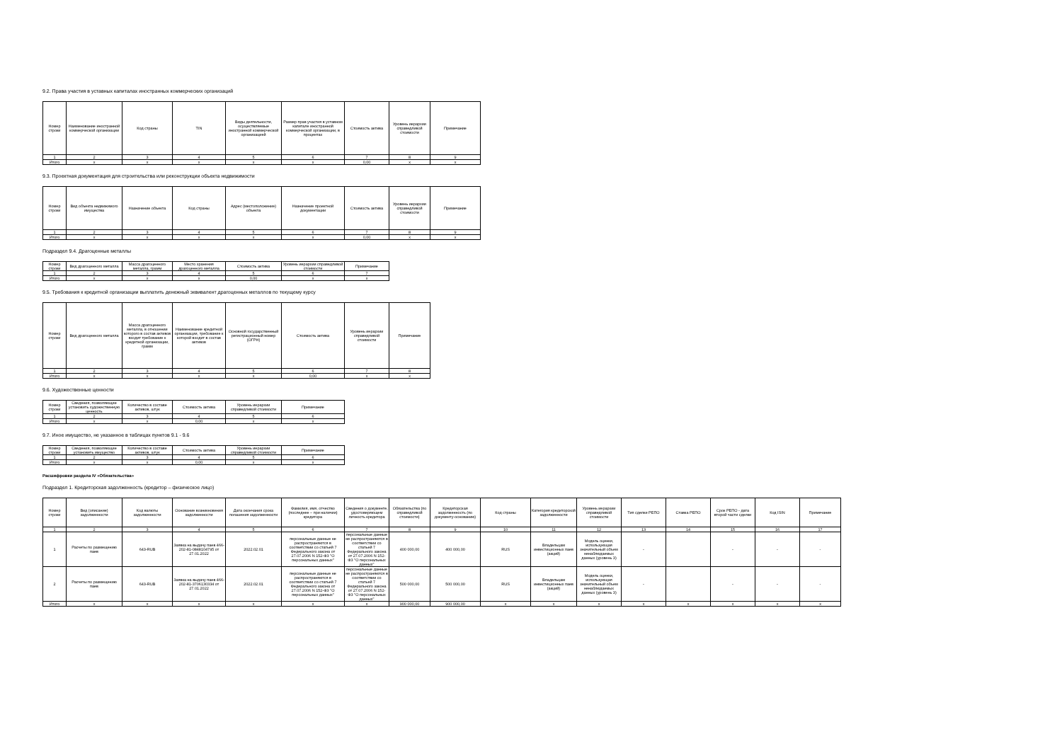9.2. Права участия в уставных капиталах иностранных коммерческих организаций
| Номер строки | Наименование иностранной коммерческой организации | Код страны | TIN | Виды деятельности, осуществляемые иностранной коммерческой организацией | Размер прав участия в уставном капитале иностранной коммерческой организации, в процентах | Стоимость актива | Уровень иерархии справедливой стоимости | Примечание |
| --- | --- | --- | --- | --- | --- | --- | --- | --- |
| 1 | 2 | 3 | 4 | 5 | 6 | 7 | 8 | 9 |
| Итого | x | x | x | x | x | 0,00 | x | x |
9.3. Проектная документация для строительства или реконструкции объекта недвижимости
| Номер строки | Вид объекта недвижимого имущества | Назначение объекта | Код страны | Адрес (местоположение) объекта | Назначение проектной документации | Стоимость актива | Уровень иерархии справедливой стоимости | Примечание |
| --- | --- | --- | --- | --- | --- | --- | --- | --- |
| 1 | 2 | 3 | 4 | 5 | 6 | 7 | 8 | 9 |
| Итого | x | x | x | x | x | 0,00 | x | x |
Подраздел 9.4. Драгоценные металлы
| Номер строки | Вид драгоценного металла | Масса драгоценного металла, грамм | Место хранения драгоценного металла | Стоимость актива | Уровень иерархии справедливой стоимости | Примечание |
| --- | --- | --- | --- | --- | --- | --- |
| 1 | 2 | 3 | 4 | 5 | 6 | 7 |
| Итого | x | x | x | 0,00 | x | x |
9.5. Требования к кредитной организации выплатить денежный эквивалент драгоценных металлов по текущему курсу
| Номер строки | Вид драгоценного металла | Масса драгоценного металла, в отношении которого в состав активов входит требование к кредитной организации, грамм | Наименование кредитной организации, требование к которой входит в состав активов | Основной государственный регистрационный номер (ОГРН) | Стоимость актива | Уровень иерархии справедливой стоимости | Примечание |
| --- | --- | --- | --- | --- | --- | --- | --- |
| 1 | 2 | 3 | 4 | 5 | 6 | 7 | 8 |
| Итого | x | x | x | x | 0,00 | x | x |
9.6. Художественные ценности
| Номер строки | Сведения, позволяющие установить художественную ценность | Количество в составе активов, штук | Стоимость актива | Уровень иерархии справедливой стоимости | Примечание |
| --- | --- | --- | --- | --- | --- |
| 1 | 2 | 3 | 4 | 5 | 6 |
| Итого | x | x | 0,00 | x | x |
9.7. Иное имущество, не указанное в таблицах пунктов 9.1 - 9.6
| Номер строки | Сведения, позволяющие установить имущество | Количество в составе активов, штук | Стоимость актива | Уровень иерархии справедливой стоимости | Примечание |
| --- | --- | --- | --- | --- | --- |
| 1 | 2 | 3 | 4 | 5 | 6 |
| Итого | x | x | 0,00 | x | x |
Расшифровки раздела IV «Обязательства»
Подраздел 1. Кредиторская задолженность (кредитор – физическое лицо)
| Номер строки | Вид (описание) задолженности | Код валюты задолженности | Основание возникновения задолженности | Дата окончания срока погашения задолженности | Фамилия, имя, отчество (последнее – при наличии) кредитора | Сведения о документе, удостоверяющем личность кредитора | Обязательства (по справедливой стоимости) | Кредиторская задолженность (по документу-основанию) | Код страны | Категория кредиторской задолженности | Уровень иерархии справедливой стоимости | Тип сделки РЕПО | Ставка РЕПО | Срок РЕПО - дата второй части сделки | Код ISIN | Примечание |
| --- | --- | --- | --- | --- | --- | --- | --- | --- | --- | --- | --- | --- | --- | --- | --- | --- |
| 1 | 2 | 3 | 4 | 5 | 6 | 7 | 8 | 9 | 10 | 11 | 12 | 13 | 14 | 15 | 16 | 17 |
| 1 | Расчеты по размещению паев | 643-RUB | Заявка на выдачу паев 466-202-81-0848104795 от 27.01.2022 | 2022.02.01 | персональные данные не распространяются в соответствии со статьей 7 Федерального закона от 27.07.2006 N 152-ФЗ "О персональных данных" | персональные данные не распространяются в соответствии со статьей 7 Федерального закона от 27.07.2006 N 152-ФЗ "О персональных данных" | 400 000,00 | 400 000,00 | RUS | Владельцам инвестиционных паев (акций) | Модель оценки, использующая значительный объем ненаблюдаемых данных (уровень 3) | - | | - | - | - |
| 2 | Расчеты по размещению паев | 643-RUB | Заявка на выдачу паев 466-202-81-3706130334 от 27.01.2022 | 2022.02.01 | персональные данные не распространяются в соответствии со статьей 7 Федерального закона от 27.07.2006 N 152-ФЗ "О персональных данных" | персональные данные не распространяются в соответствии со статьей 7 Федерального закона от 27.07.2006 N 152-ФЗ "О персональных данных" | 500 000,00 | 500 000,00 | RUS | Владельцам инвестиционных паев (акций) | Модель оценки, использующая значительный объем ненаблюдаемых данных (уровень 3) | - | | - | - | - |
| Итого | x | x | x | x | x | x | 900 000,00 | 900 000,00 | x | x | x | x | x | x | x | x |